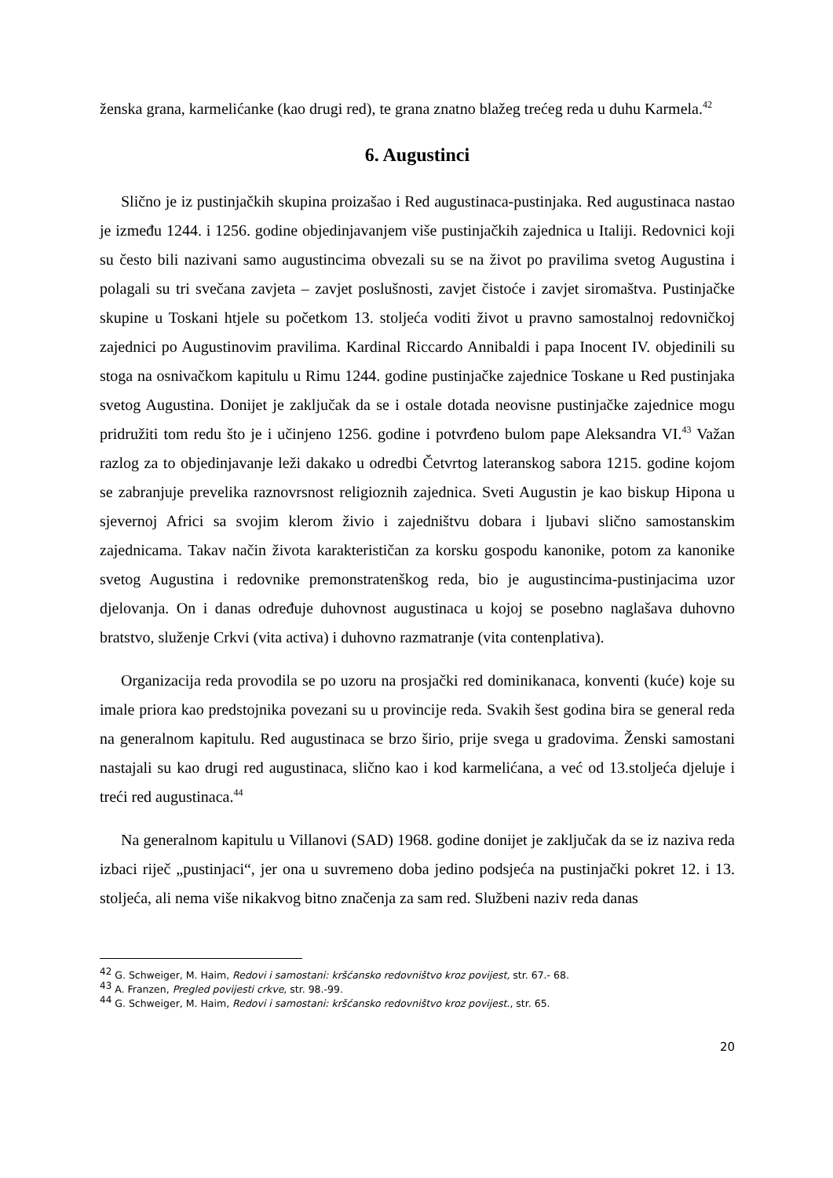ženska grana, karmelićanke (kao drugi red), te grana znatno blažeg trećeg reda u duhu Karmela.<sup>42</sup>
6. Augustinci
Slično je iz pustinjačkih skupina proizašao i Red augustinaca-pustinjaka. Red augustinaca nastao je između 1244. i 1256. godine objedinjavanjem više pustinjačkih zajednica u Italiji. Redovnici koji su često bili nazivani samo augustincima obvezali su se na život po pravilima svetog Augustina i polagali su tri svečana zavjeta – zavjet poslušnosti, zavjet čistoće i zavjet siromaštva. Pustinjačke skupine u Toskani htjele su početkom 13. stoljeća voditi život u pravno samostalnoj redovničkoj zajednici po Augustinovim pravilima. Kardinal Riccardo Annibaldi i papa Inocent IV. objedinili su stoga na osnivačkom kapitulu u Rimu 1244. godine pustinjačke zajednice Toskane u Red pustinjaka svetog Augustina. Donijet je zaključak da se i ostale dotada neovisne pustinjačke zajednice mogu pridružiti tom redu što je i učinjeno 1256. godine i potvrđeno bulom pape Aleksandra VI.<sup>43</sup> Važan razlog za to objedinjavanje leži dakako u odredbi Četvrtog lateranskog sabora 1215. godine kojom se zabranjuje prevelika raznovrsnost religioznih zajednica. Sveti Augustin je kao biskup Hipona u sjevernoj Africi sa svojim klerom živio i zajedništvu dobara i ljubavi slično samostanskim zajednicama. Takav način života karakterističan za korsku gospodu kanonike, potom za kanonike svetog Augustina i redovnike premonstratenškog reda, bio je augustincima-pustinjacima uzor djelovanja. On i danas određuje duhovnost augustinaca u kojoj se posebno naglašava duhovno bratstvo, služenje Crkvi (vita activa) i duhovno razmatranje (vita contenplativa).
Organizacija reda provodila se po uzoru na prosjački red dominikanaca, konventi (kuće) koje su imale priora kao predstojnika povezani su u provincije reda. Svakih šest godina bira se general reda na generalnom kapitulu. Red augustinaca se brzo širio, prije svega u gradovima. Ženski samostani nastajali su kao drugi red augustinaca, slično kao i kod karmelićana, a već od 13.stoljeća djeluje i treći red augustinaca.<sup>44</sup>
Na generalnom kapitulu u Villanovi (SAD) 1968. godine donijet je zaključak da se iz naziva reda izbaci riječ „pustinjaci“, jer ona u suvremeno doba jedino podsjeća na pustinjački pokret 12. i 13. stoljeća, ali nema više nikakvog bitno značenja za sam red. Službeni naziv reda danas
<sup>42</sup> G. Schweiger, M. Haim, Redovi i samostani: kršćansko redovništvo kroz povijest, str. 67.- 68.
<sup>43</sup> A. Franzen, Pregled povijesti crkve, str. 98.-99.
<sup>44</sup> G. Schweiger, M. Haim, Redovi i samostani: kršćansko redovništvo kroz povijest., str. 65.
20